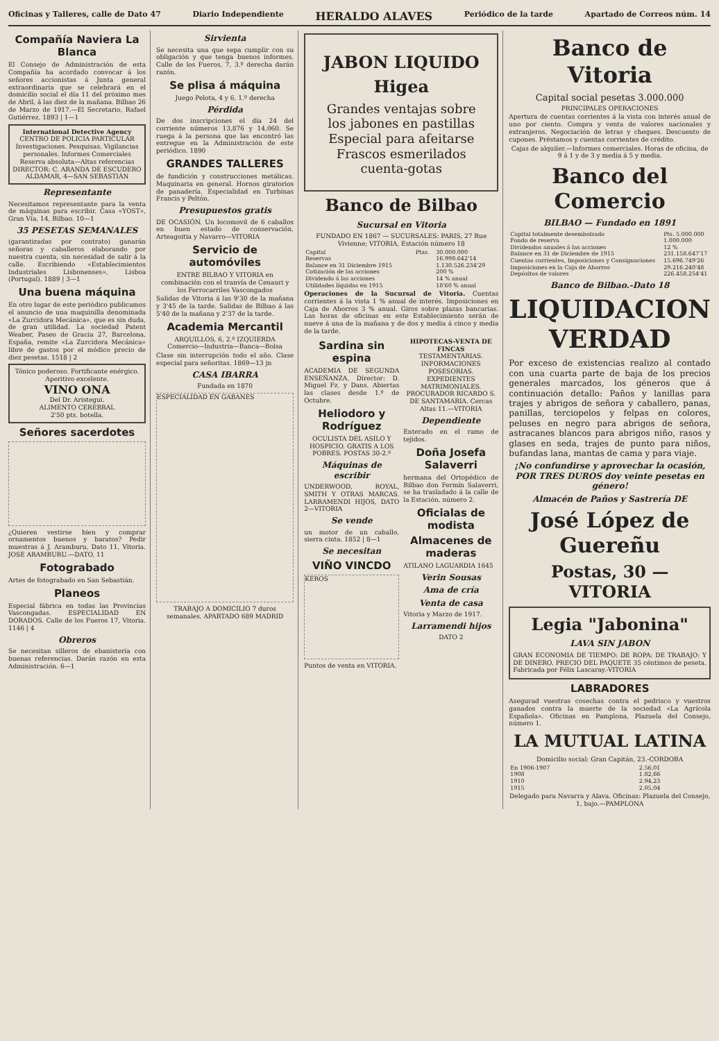Oficinas y Talleres, calle de Dato 47 Diario Independiente HERALDO ALAVES Periódico de la tarde Apartado de Correos núm. 14
Compañía Naviera La Blanca
El Consejo de Administración de esta Compañía ha acordado convocar á los señores accionistas á Junta general extraordinaria que se celebrará en el domicilio social el día 11 del próximo mes de Abril, á las diez de la mañana. Bilbao 26 de Marzo de 1917.—El Secretario, Rafael Gutiérrez. 1893 | 1—1
International Detective Agency
CENTRO DE POLICIA PARTICULAR
Investigaciones. Pesquisas, Vigilancias personales. Informes Comerciales
Reserva absoluta—Altas referencias
DIRECTOR: C. ARANDA DE ESCUDERO
ALDAMAR, 4—SAN SEBASTIÁN
Representante
Necesitamos representante para la venta de máquinas para escribir. Casa «YOST», Gran Vía, 14, Bilbao. 10—1
35 PESETAS SEMANALES
(garantizadas por contrato) ganarán señoras y caballeros elaborando por nuestra cuenta, sin necesidad de salir á la calle. Escribiendo «Establecimientos Industriales Lisbonenses», Lisboa (Portugal). 1889 | 3—1
Una buena máquina
En otro lugar de este periódico publicamos el anuncio de una maquinilla denominada «La Zurcidora Mecánica», que es sin duda, de gran utilidad. La sociedad Patent Weaber, Paseo de Gracia 27, Barcelona, España, remite «La Zurcidora Mecánica» libre de gastos por el módico precio de diez pesetas. 1518 | 2
Tónico poderoso. Fortificante enérgico. Aperitivo excelente.
VINO ONA
Del Dr. Aristegui.
ALIMENTO CEREBRAL
2'50 pts. botella.
Señores sacerdotes
¿Quieren vestirse bien y comprar ornamentos buenos y baratos? Pedir muestras á J. Aramburu, Dato 11, Vitoria. JOSE ARAMBURU.—DATO, 11
Fotograbado
Artes de fotograbado en San Sebastián.
Planeos
Especial fábrica en todas las Provincias Vascongadas. ESPECIALIDAD EN DORADOS. Calle de los Fueros 17, Vitoria. 1146 | 4
Obreros
Se necesitan silleros de ebanistería con buenas referencias. Darán razón en esta Administración. 6—1
Sirvienta
Se necesita una que sepa cumplir con su obligación y que tenga buenos informes. Calle de los Fueros, 7, 3.º derecha darán razón.
Se plisa á máquina
Juego Pelota, 4 y 6, 1.º derecha
Pérdida
De dos inscripciones el día 24 del corriente números 13,876 y 14,060. Se ruega á la persona que las encontró las entregue en la Administración de este periódico. 1890
GRANDES TALLERES
de fundición y construcciones metálicas. Maquinaria en general. Hornos giratorios de panadería. Especialidad en Turbinas Francis y Peltón.
Presupuestos gratis
DE OCASIÓN. Un locomovil de 6 caballos en buen estado de conservación. Arteagoitia y Navarro—VITORIA
Servicio de automóviles
ENTRE BILBAO Y VITORIA en combinación con el tranvía de Cenauri y los Ferrocarriles Vascongados
Salidas de Vitoria á las 9'30 de la mañana y 3'45 de la tarde. Salidas de Bilbao á las 5'40 de la mañana y 2'37 de la tarde.
Academia Mercantil
ARQUILLOS, 6, 2.º IZQUIERDA
Comercio—Industria—Banca—Bolsa
Clase sin interrupción todo el año. Clase especial para señoritas. 1869—13 jn
CASA IBARRA
Fundada en 1870
ESPECIALIDAD EN GABANES
TRABAJO A DOMICILIO 7 duros semanales. APARTADO 689 MADRID
JABON LIQUIDO
Higea
Grandes ventajas sobre los jabones en pastillas
Especial para afeitarse
Frascos esmerilados cuenta-gotas
Banco de Bilbao
Sucursal en Vitoria
FUNDADO EN 1867 — SUCURSALES: PARIS, 27 Rue Vivienne; VITORIA, Estación número 18
| Capital | Ptas. | 30.000.000 |
| Reservas | | 16.998.642'14 |
| Balance en 31 Diciembre 1915 | | 1.130.526.234'29 |
| Cotización de las acciones | | 200 % |
| Dividendo á las acciones | | 14 % anual |
| Utilidades líquidas en 1915 | | 18'60 % anual |
Operaciones de la Sucursal de Vitoria. Cuentas corrientes á la vista 1 % anual de interés. Imposiciones en Caja de Ahorros 3 % anual. Giros sobre plazas bancarias. Las horas de oficinas en este Establecimiento serán de nueve á una de la mañana y de dos y media á cinco y media de la tarde.
Sardina sin espina
ACADEMIA DE SEGUNDA ENSEÑANZA. Director: D. Miguel Fz. y Dans. Abiertas las clases desde 1.º de Octubre.
Heliodoro y Rodríguez
OCULISTA DEL ASILO Y HOSPICIO. GRATIS A LOS POBRES. POSTAS 30-2.º
Máquinas de escribir
UNDERWOOD, ROYAL, SMITH Y OTRAS MARCAS. LARRAMENDI HIJOS, DATO 2—VITORIA
Se vende
un motor de un caballo, sierra cinta. 1852 | 8—1
Se necesitan
VIÑO VINCDO
KEROS
Puntos de venta en VITORIA.
HIPOTECAS-VENTA DE FINCAS
TESTAMENTARIAS. INFORMACIONES POSESORIAS. EXPEDIENTES MATRIMONIALES. PROCURADOR RICARDO S. DE SANTAMARIA. Cercas Altas 11.—VITORIA
Dependiente
Enterado en el ramo de tejidos.
Doña Josefa Salaverri
hermana del Ortopédico de Bilbao don Fermín Salaverri, se ha trasladado á la calle de la Estación, número 2.
Oficialas de modista
Almacenes de maderas
ATILANO LAGUARDIA 1645
Verin Sousas
Ama de cría
Venta de casa
Vitoria y Marzo de 1917.
Larramendi hijos
DATO 2
Banco de Vitoria
Capital social pesetas 3.000.000
PRINCIPALES OPERACIONES
Apertura de cuentas corrientes á la vista con interés anual de uno por ciento. Compra y venta de valores nacionales y extranjeros. Negociación de letras y cheques. Descuento de cupones. Préstamos y cuentas corrientes de crédito.
Cajas de alquiler.—Informes comerciales. Horas de oficina, de 9 á 1 y de 3 y media á 5 y media.
Banco del Comercio
BILBAO — Fundado en 1891
| Capital totalmente desembolsado | Pts. 5.000.000 |
| Fondo de reserva | 1.000.000 |
| Dividendos anuales á las acciones | 12 % |
| Balance en 31 de Diciembre de 1915 | 231.158.647'17 |
| Cuentas corrientes, Imposiciones y Consignaciones | 15.696.749'26 |
| Imposiciones en la Caja de Ahorros | 29.216.240'48 |
| Depósitos de valores | 226.458.254'41 |
Banco de Bilbao.-Dato 18
LIQUIDACION VERDAD
Por exceso de existencias realizo al contado con una cuarta parte de baja de los precios generales marcados, los géneros que á continuación detallo: Paños y lanillas para trajes y abrigos de señora y caballero, panas, panillas, terciopelos y felpas en colores, peluses en negro para abrigos de señora, astracanes blancos para abrigos niño, rasos y glases en seda, trajes de punto para niños, bufandas lana, mantas de cama y para viaje.
¡No confundirse y aprovechar la ocasión, POR TRES DUROS doy veinte pesetas en género!
Almacén de Paños y Sastrería DE
José López de Guereñu
Postas, 30 — VITORIA
Legia "Jabonina"
LAVA SIN JABON
GRAN ECONOMIA DE TIEMPO: DE ROPA: DE TRABAJO: Y DE DINERO. PRECIO DEL PAQUETE 35 céntimos de peseta. Fabricada por Félix Lascaray.-VITORIA
LABRADORES
Asegurad vuestras cosechas contra el pedrisco y vuestros ganados contra la muerte de la sociedad «La Agrícola Española». Oficinas en Pamplona, Plazuela del Consejo, número 1.
LA MUTUAL LATINA
Domicilio social: Gran Capitán, 23.-CORDOBA
| En 1906-1907 | 2.56,01 |
| 1908 | 1.82,66 |
| 1910 | 2.94,23 |
| 1915 | 2.05,04 |
Delegado para Navarra y Alava. Oficinas: Plazuela del Consejo, 1, bajo.—PAMPLONA